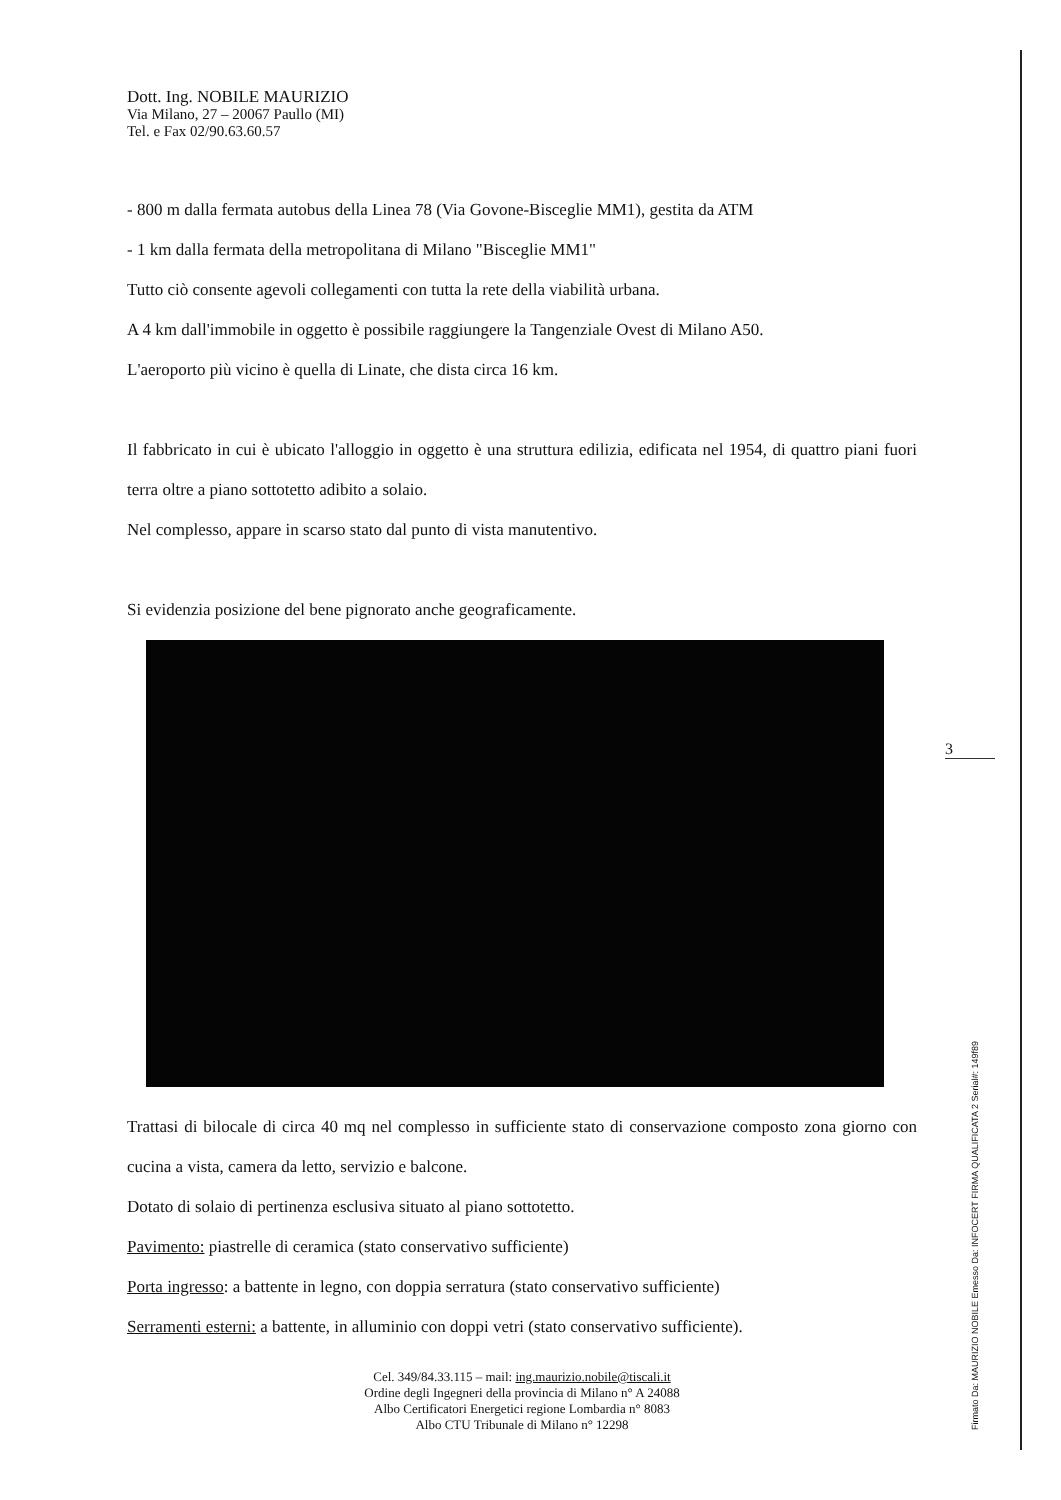Dott. Ing. NOBILE MAURIZIO
Via Milano, 27 – 20067 Paullo (MI)
Tel. e Fax 02/90.63.60.57
- 800 m dalla fermata autobus della Linea 78 (Via Govone-Bisceglie MM1), gestita da ATM
- 1 km dalla fermata della metropolitana di Milano "Bisceglie MM1"
Tutto ciò consente agevoli collegamenti con tutta la rete della viabilità urbana.
A 4 km dall'immobile in oggetto è possibile raggiungere la Tangenziale Ovest di Milano A50.
L'aeroporto più vicino è quella di Linate, che dista circa 16 km.
Il fabbricato in cui è ubicato l'alloggio in oggetto è una struttura edilizia, edificata nel 1954, di quattro piani fuori terra oltre a piano sottotetto adibito a solaio.
Nel complesso, appare in scarso stato dal punto di vista manutentivo.
Si evidenzia posizione del bene pignorato anche geograficamente.
Trattasi di bilocale di circa 40 mq nel complesso in sufficiente stato di conservazione composto zona giorno con cucina a vista, camera da letto, servizio e balcone.
Dotato di solaio di pertinenza esclusiva situato al piano sottotetto.
Pavimento: piastrelle di ceramica (stato conservativo sufficiente)
Porta ingresso: a battente in legno, con doppia serratura (stato conservativo sufficiente)
Serramenti esterni: a battente, in alluminio con doppi vetri (stato conservativo sufficiente).
Cel. 349/84.33.115 – mail: ing.maurizio.nobile@tiscali.it
Ordine degli Ingegneri della provincia di Milano n° A 24088
Albo Certificatori Energetici regione Lombardia n° 8083
Albo CTU Tribunale di Milano n° 12298
3
Firmato Da: MAURIZIO NOBILE Emesso Da: INFOCERT FIRMA QUALIFICATA 2 Serial#: 149f89